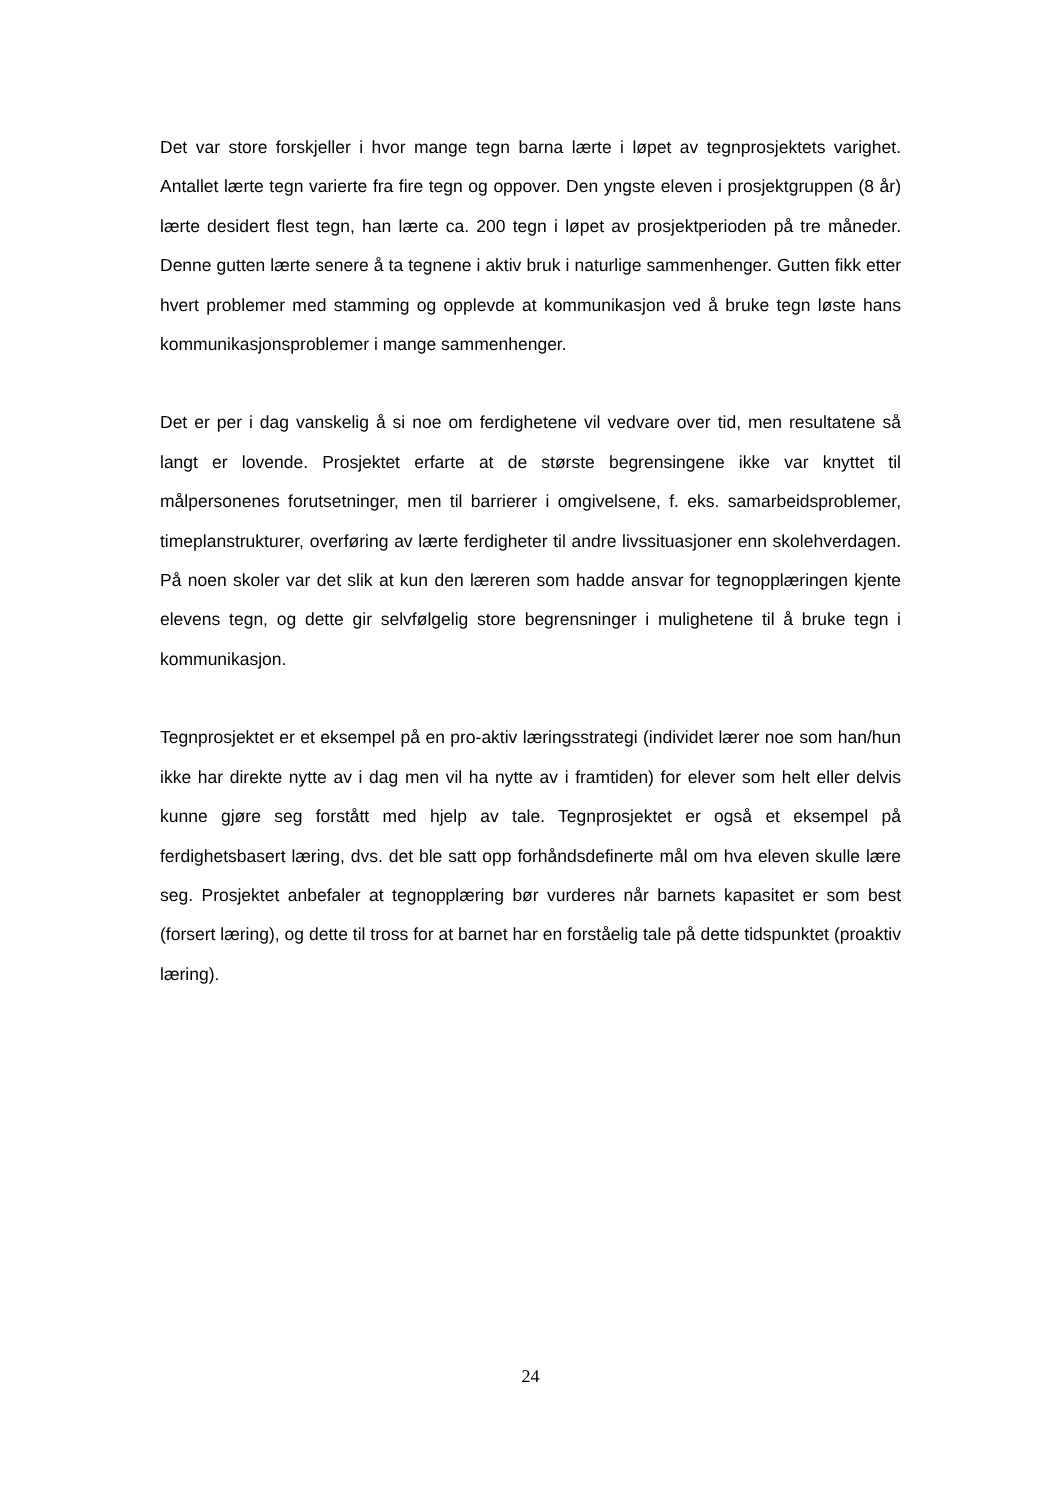Det var store forskjeller i hvor mange tegn barna lærte i løpet av tegnprosjektets varighet. Antallet lærte tegn varierte fra fire tegn og oppover. Den yngste eleven i prosjektgruppen (8 år) lærte desidert flest tegn, han lærte ca. 200 tegn i løpet av prosjektperioden på tre måneder. Denne gutten lærte senere å ta tegnene i aktiv bruk i naturlige sammenhenger. Gutten fikk etter hvert problemer med stamming og opplevde at kommunikasjon ved å bruke tegn løste hans kommunikasjonsproblemer i mange sammenhenger.
Det er per i dag vanskelig å si noe om ferdighetene vil vedvare over tid, men resultatene så langt er lovende. Prosjektet erfarte at de største begrensingene ikke var knyttet til målpersonenes forutsetninger, men til barrierer i omgivelsene, f. eks. samarbeidsproblemer, timeplanstrukturer, overføring av lærte ferdigheter til andre livssituasjoner enn skolehverdagen. På noen skoler var det slik at kun den læreren som hadde ansvar for tegnopplæringen kjente elevens tegn, og dette gir selvfølgelig store begrensninger i mulighetene til å bruke tegn i kommunikasjon.
Tegnprosjektet er et eksempel på en pro-aktiv læringsstrategi (individet lærer noe som han/hun ikke har direkte nytte av i dag men vil ha nytte av i framtiden) for elever som helt eller delvis kunne gjøre seg forstått med hjelp av tale. Tegnprosjektet er også et eksempel på ferdighetsbasert læring, dvs. det ble satt opp forhåndsdefinerte mål om hva eleven skulle lære seg. Prosjektet anbefaler at tegnopplæring bør vurderes når barnets kapasitet er som best (forsert læring), og dette til tross for at barnet har en forståelig tale på dette tidspunktet (proaktiv læring).
24